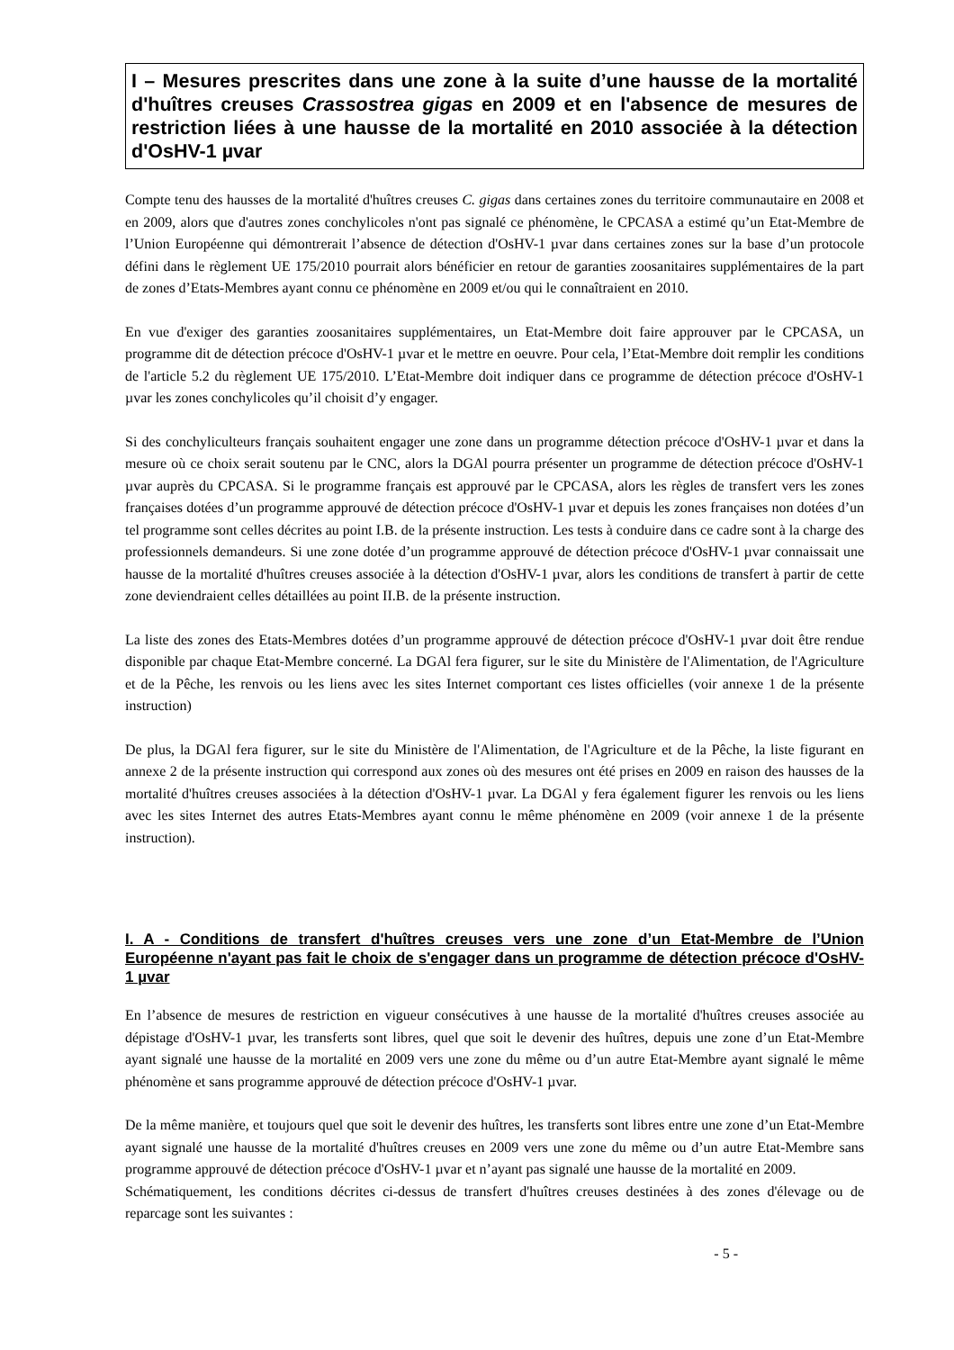I – Mesures prescrites dans une zone à la suite d’une hausse de la mortalité d'huîtres creuses Crassostrea gigas en 2009 et en l'absence de mesures de restriction liées à une hausse de la mortalité en 2010 associée à la détection d'OsHV-1 µvar
Compte tenu des hausses de la mortalité d'huîtres creuses C. gigas dans certaines zones du territoire communautaire en 2008 et en 2009, alors que d'autres zones conchylicoles n'ont pas signalé ce phénomène, le CPCASA a estimé qu’un Etat-Membre de l’Union Européenne qui démontrerait l’absence de détection d'OsHV-1 µvar dans certaines zones sur la base d’un protocole défini dans le règlement UE 175/2010 pourrait alors bénéficier en retour de garanties zoosanitaires supplémentaires de la part de zones d’Etats-Membres ayant connu ce phénomène en 2009 et/ou qui le connaîtraient en 2010.
En vue d'exiger des garanties zoosanitaires supplémentaires, un Etat-Membre doit faire approuver par le CPCASA, un programme dit de détection précoce d'OsHV-1 µvar et le mettre en oeuvre. Pour cela, l’Etat-Membre doit remplir les conditions de l'article 5.2 du règlement UE 175/2010. L’Etat-Membre doit indiquer dans ce programme de détection précoce d'OsHV-1 µvar les zones conchylicoles qu’il choisit d’y engager.
Si des conchyliculteurs français souhaitent engager une zone dans un programme détection précoce d'OsHV-1 µvar et dans la mesure où ce choix serait soutenu par le CNC, alors la DGAl pourra présenter un programme de détection précoce d'OsHV-1 µvar auprès du CPCASA. Si le programme français est approuvé par le CPCASA, alors les règles de transfert vers les zones françaises dotées d’un programme approuvé de détection précoce d'OsHV-1 µvar et depuis les zones françaises non dotées d’un tel programme sont celles décrites au point I.B. de la présente instruction. Les tests à conduire dans ce cadre sont à la charge des professionnels demandeurs. Si une zone dotée d’un programme approuvé de détection précoce d'OsHV-1 µvar connaissait une hausse de la mortalité d'huîtres creuses associée à la détection d'OsHV-1 µvar, alors les conditions de transfert à partir de cette zone deviendraient celles détaillées au point II.B. de la présente instruction.
La liste des zones des Etats-Membres dotées d’un programme approuvé de détection précoce d'OsHV-1 µvar doit être rendue disponible par chaque Etat-Membre concerné. La DGAl fera figurer, sur le site du Ministère de l'Alimentation, de l'Agriculture et de la Pêche, les renvois ou les liens avec les sites Internet comportant ces listes officielles (voir annexe 1 de la présente instruction)
De plus, la DGAl fera figurer, sur le site du Ministère de l'Alimentation, de l'Agriculture et de la Pêche, la liste figurant en annexe 2 de la présente instruction qui correspond aux zones où des mesures ont été prises en 2009 en raison des hausses de la mortalité d'huîtres creuses associées à la détection d'OsHV-1 µvar. La DGAl y fera également figurer les renvois ou les liens avec les sites Internet des autres Etats-Membres ayant connu le même phénomène en 2009 (voir annexe 1 de la présente instruction).
I. A - Conditions de transfert d'huîtres creuses vers une zone d’un Etat-Membre de l’Union Européenne n'ayant pas fait le choix de s'engager dans un programme de détection précoce d'OsHV-1 µvar
En l’absence de mesures de restriction en vigueur consécutives à une hausse de la mortalité d'huîtres creuses associée au dépistage d'OsHV-1 µvar, les transferts sont libres, quel que soit le devenir des huîtres, depuis une zone d’un Etat-Membre ayant signalé une hausse de la mortalité en 2009 vers une zone du même ou d’un autre Etat-Membre ayant signalé le même phénomène et sans programme approuvé de détection précoce d'OsHV-1 µvar.
De la même manière, et toujours quel que soit le devenir des huîtres, les transferts sont libres entre une zone d’un Etat-Membre ayant signalé une hausse de la mortalité d'huîtres creuses en 2009 vers une zone du même ou d’un autre Etat-Membre sans programme approuvé de détection précoce d'OsHV-1 µvar et n’ayant pas signalé une hausse de la mortalité en 2009.
Schématiquement, les conditions décrites ci-dessus de transfert d'huîtres creuses destinées à des zones d'élevage ou de reparcage sont les suivantes :
- 5 -